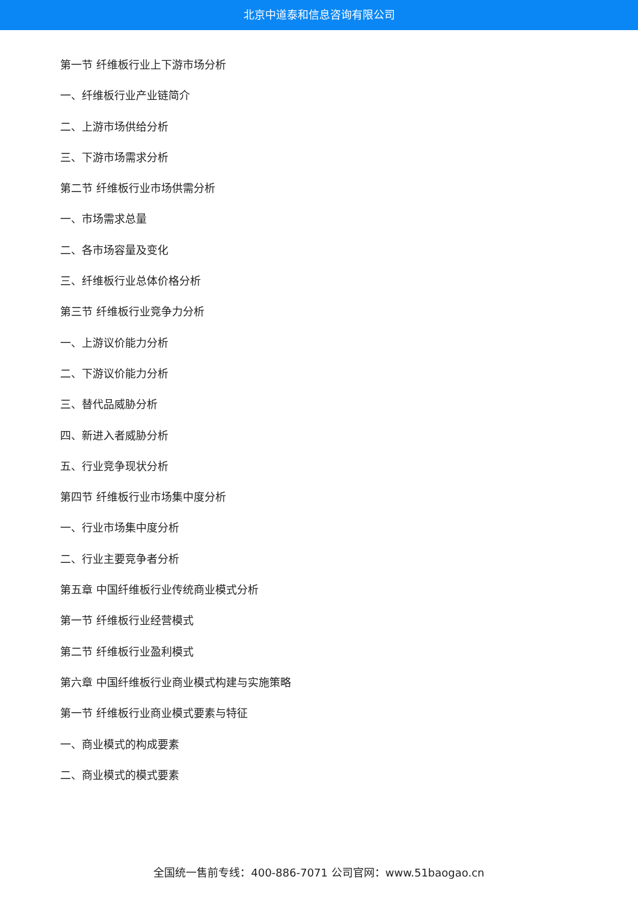北京中道泰和信息咨询有限公司
第一节 纤维板行业上下游市场分析
一、纤维板行业产业链简介
二、上游市场供给分析
三、下游市场需求分析
第二节 纤维板行业市场供需分析
一、市场需求总量
二、各市场容量及变化
三、纤维板行业总体价格分析
第三节 纤维板行业竞争力分析
一、上游议价能力分析
二、下游议价能力分析
三、替代品威胁分析
四、新进入者威胁分析
五、行业竞争现状分析
第四节 纤维板行业市场集中度分析
一、行业市场集中度分析
二、行业主要竞争者分析
第五章 中国纤维板行业传统商业模式分析
第一节 纤维板行业经营模式
第二节 纤维板行业盈利模式
第六章 中国纤维板行业商业模式构建与实施策略
第一节 纤维板行业商业模式要素与特征
一、商业模式的构成要素
二、商业模式的模式要素
全国统一售前专线：400-886-7071 公司官网：www.51baogao.cn